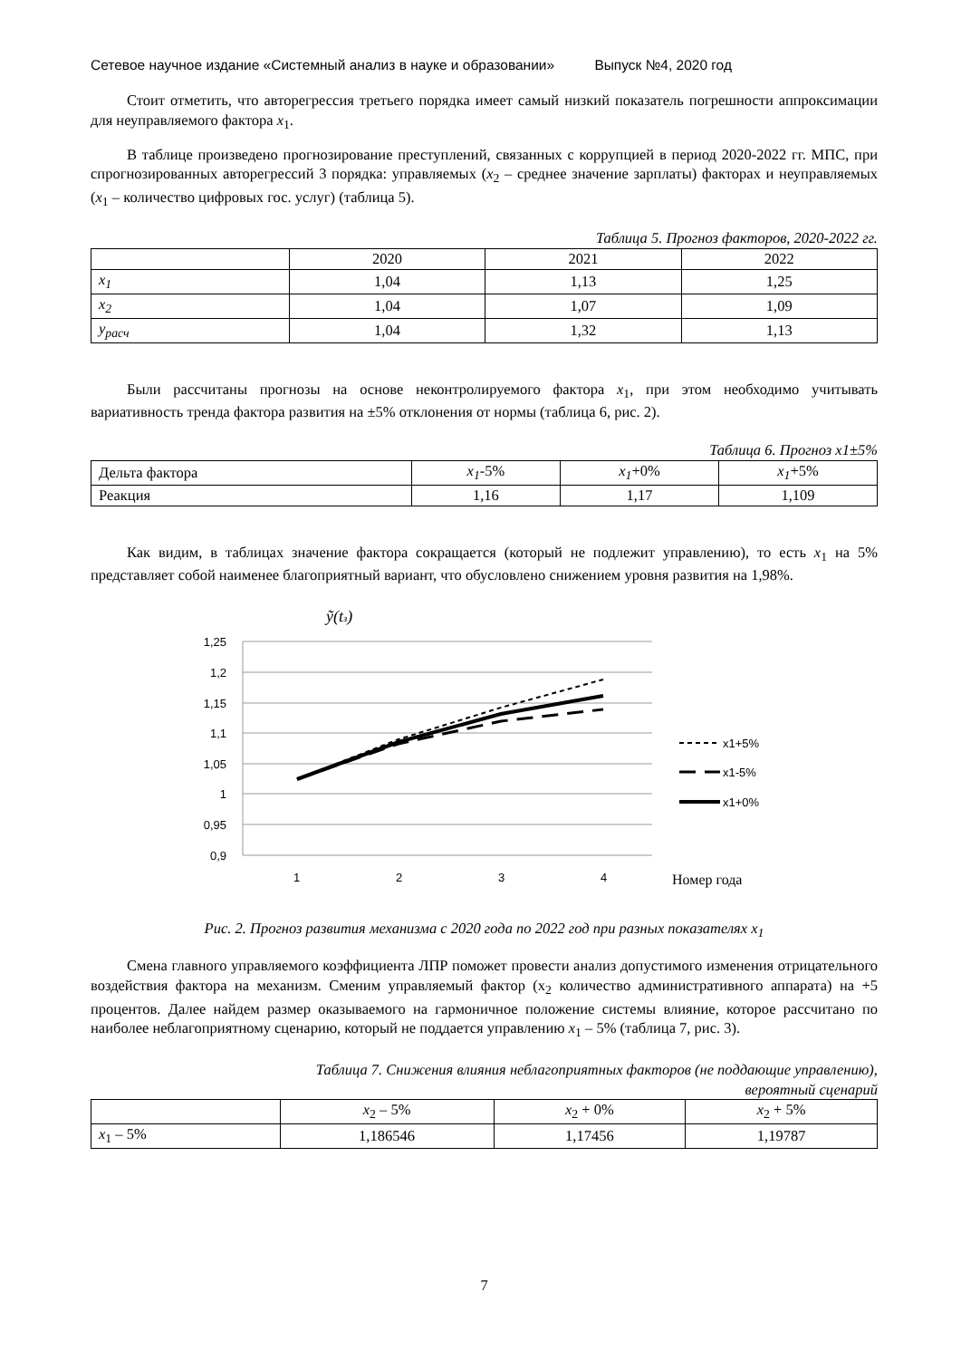Сетевое научное издание «Системный анализ в науке и образовании» Выпуск №4, 2020 год
Стоит отметить, что авторегрессия третьего порядка имеет самый низкий показатель погрешности аппроксимации для неуправляемого фактора x<sub>1</sub>.
В таблице произведено прогнозирование преступлений, связанных с коррупцией в период 2020-2022 гг. МПС, при спрогнозированных авторегрессий 3 порядка: управляемых (x<sub>2</sub> – среднее значение зарплаты) факторах и неуправляемых (x<sub>1</sub> – количество цифровых гос. услуг) (таблица 5).
Таблица 5. Прогноз факторов, 2020-2022 гг.
| | 2020 | 2021 | 2022 |
| x<sub>1</sub> | 1,04 | 1,13 | 1,25 |
| x<sub>2</sub> | 1,04 | 1,07 | 1,09 |
| y<sub>расч</sub> | 1,04 | 1,32 | 1,13 |
Были рассчитаны прогнозы на основе неконтролируемого фактора x<sub>1</sub>, при этом необходимо учитывать вариативность тренда фактора развития на ±5% отклонения от нормы (таблица 6, рис. 2).
Таблица 6. Прогноз x1±5%
| Дельта фактора | x<sub>1</sub> -5% | x<sub>1</sub> +0% | x<sub>1</sub> +5% |
| Реакция | 1,16 | 1,17 | 1,109 |
Как видим, в таблицах значение фактора сокращается (который не подлежит управлению), то есть x<sub>1</sub> на 5% представляет собой наименее благоприятный вариант, что обусловлено снижением уровня развития на 1,98%.
ỹ(tз)
1,25
1,2
1,15
1,1
1,05
1
0,95
0,9
1
2
3
4
Номер года
x1+5%
x1-5%
x1+0%
Рис. 2. Прогноз развития механизма с 2020 года по 2022 год при разных показателях x<sub>1</sub>
Смена главного управляемого коэффициента ЛПР поможет провести анализ допустимого изменения отрицательного воздействия фактора на механизм. Сменим управляемый фактор (x<sub>2</sub> количество административного аппарата) на +5 процентов. Далее найдем размер оказываемого на гармоничное положение системы влияние, которое рассчитано по наиболее неблагоприятному сценарию, который не поддается управлению x<sub>1</sub> – 5% (таблица 7, рис. 3).
Таблица 7. Снижения влияния неблагоприятных факторов (не поддающие управлению),
вероятный сценарий
| | x<sub>2</sub> – 5% | x<sub>2</sub> + 0% | x<sub>2</sub> + 5% |
| x<sub>1</sub> – 5% | 1,186546 | 1,17456 | 1,19787 |
7